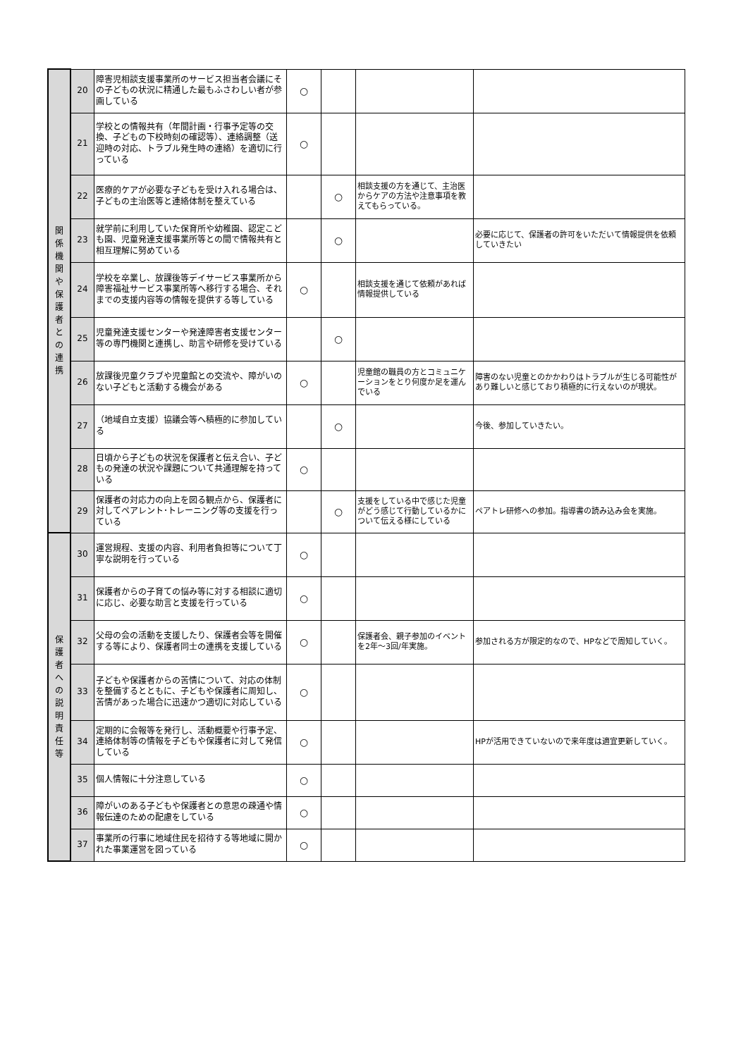| 関 係 機 関 や 保 護 者 と の 連 携 | 20 | 障害児相談支援事業所のサービス担当者会議にその子どもの状況に精通した最もふさわしい者が参画している | ○ | | | |
| | 21 | 学校との情報共有（年間計画・行事予定等の交換、子どもの下校時刻の確認等）、連絡調整（送迎時の対応、トラブル発生時の連絡）を適切に行っている | ○ | | | |
| | 22 | 医療的ケアが必要な子どもを受け入れる場合は、子どもの主治医等と連絡体制を整えている | | ○ | 相談支援の方を通じて、主治医からケアの方法や注意事項を教えてもらっている。 | |
| | 23 | 就学前に利用していた保育所や幼稚園、認定こども園、児童発達支援事業所等との間で情報共有と相互理解に努めている | | ○ | | 必要に応じて、保護者の許可をいただいて情報提供を依頼していきたい |
| | 24 | 学校を卒業し、放課後等デイサービス事業所から障害福祉サービス事業所等へ移行する場合、それまでの支援内容等の情報を提供する等している | ○ | | 相談支援を通じて依頼があれば情報提供している | |
| | 25 | 児童発達支援センターや発達障害者支援センター等の専門機関と連携し、助言や研修を受けている | | ○ | | |
| | 26 | 放課後児童クラブや児童館との交流や、障がいのない子どもと活動する機会がある | ○ | | 児童館の職員の方とコミュニケーションをとり何度か足を運んでいる | 障害のない児童とのかかわりはトラブルが生じる可能性があり難しいと感じており積極的に行えないのが現状。 |
| | 27 | （地域自立支援）協議会等へ積極的に参加している | | ○ | | 今後、参加していきたい。 |
| | 28 | 日頃から子どもの状況を保護者と伝え合い、子どもの発達の状況や課題について共通理解を持っている | ○ | | | |
| | 29 | 保護者の対応力の向上を図る観点から、保護者に対してペアレント･トレーニング等の支援を行っている | | ○ | 支援をしている中で感じた児童がどう感じて行動しているかについて伝える様にしている | ペアトレ研修への参加。指導書の読み込み会を実施。 |
| 保 護 者 へ の 説 明 責 任 等 | 30 | 運営規程、支援の内容、利用者負担等について丁寧な説明を行っている | ○ | | | |
| | 31 | 保護者からの子育ての悩み等に対する相談に適切に応じ、必要な助言と支援を行っている | ○ | | | |
| | 32 | 父母の会の活動を支援したり、保護者会等を開催する等により、保護者同士の連携を支援している | ○ | | 保護者会、親子参加のイベントを2年～3回/年実施。 | 参加される方が限定的なので、HPなどで周知していく。 |
| | 33 | 子どもや保護者からの苦情について、対応の体制を整備するとともに、子どもや保護者に周知し、苦情があった場合に迅速かつ適切に対応している | ○ | | | |
| | 34 | 定期的に会報等を発行し、活動概要や行事予定、連絡体制等の情報を子どもや保護者に対して発信している | ○ | | | HPが活用できていないので来年度は適宜更新していく。 |
| | 35 | 個人情報に十分注意している | ○ | | | |
| | 36 | 障がいのある子どもや保護者との意思の疎通や情報伝達のための配慮をしている | ○ | | | |
| | 37 | 事業所の行事に地域住民を招待する等地域に開かれた事業運営を図っている | ○ | | | |